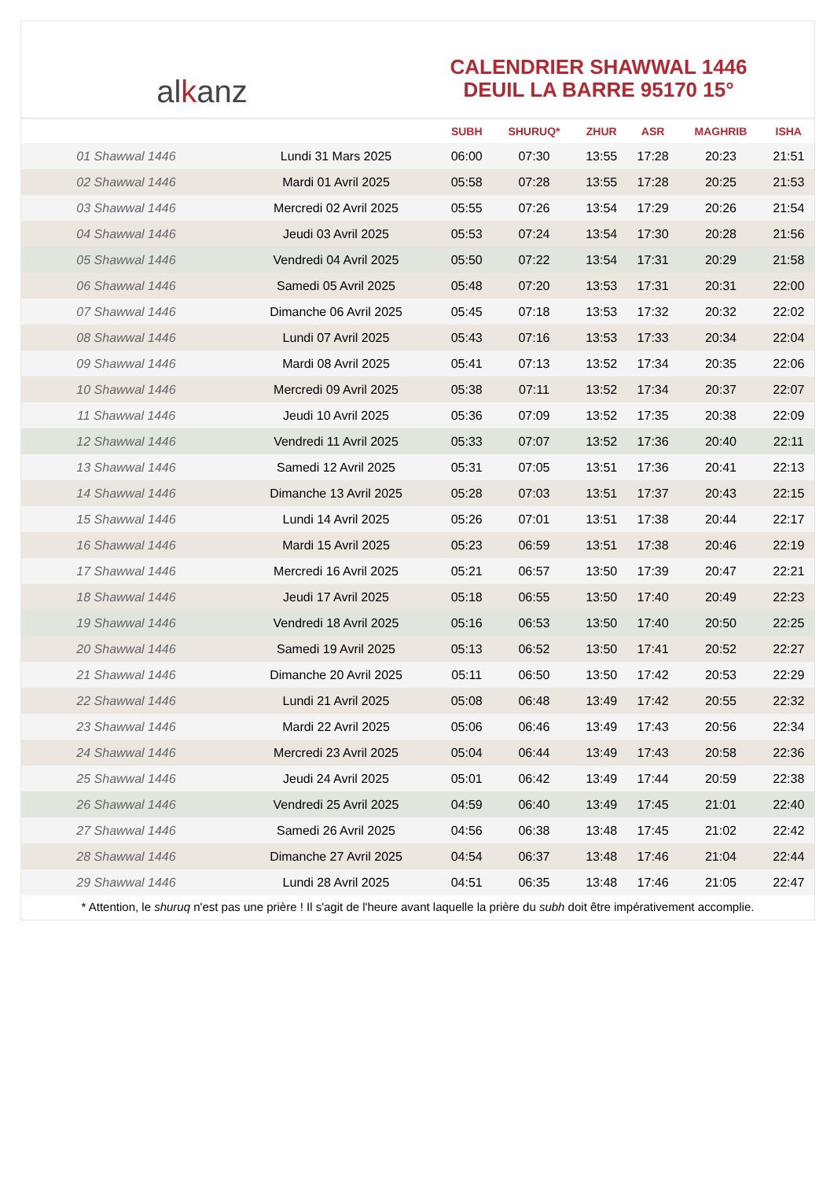al k anz
CALENDRIER SHAWWAL 1446
DEUIL LA BARRE 95170 15°
| | | SUBH | SHURUQ* | ZHUR | ASR | MAGHRIB | ISHA |
| --- | --- | --- | --- | --- | --- | --- | --- |
| 01 Shawwal 1446 | Lundi 31 Mars 2025 | 06:00 | 07:30 | 13:55 | 17:28 | 20:23 | 21:51 |
| 02 Shawwal 1446 | Mardi 01 Avril 2025 | 05:58 | 07:28 | 13:55 | 17:28 | 20:25 | 21:53 |
| 03 Shawwal 1446 | Mercredi 02 Avril 2025 | 05:55 | 07:26 | 13:54 | 17:29 | 20:26 | 21:54 |
| 04 Shawwal 1446 | Jeudi 03 Avril 2025 | 05:53 | 07:24 | 13:54 | 17:30 | 20:28 | 21:56 |
| 05 Shawwal 1446 | Vendredi 04 Avril 2025 | 05:50 | 07:22 | 13:54 | 17:31 | 20:29 | 21:58 |
| 06 Shawwal 1446 | Samedi 05 Avril 2025 | 05:48 | 07:20 | 13:53 | 17:31 | 20:31 | 22:00 |
| 07 Shawwal 1446 | Dimanche 06 Avril 2025 | 05:45 | 07:18 | 13:53 | 17:32 | 20:32 | 22:02 |
| 08 Shawwal 1446 | Lundi 07 Avril 2025 | 05:43 | 07:16 | 13:53 | 17:33 | 20:34 | 22:04 |
| 09 Shawwal 1446 | Mardi 08 Avril 2025 | 05:41 | 07:13 | 13:52 | 17:34 | 20:35 | 22:06 |
| 10 Shawwal 1446 | Mercredi 09 Avril 2025 | 05:38 | 07:11 | 13:52 | 17:34 | 20:37 | 22:07 |
| 11 Shawwal 1446 | Jeudi 10 Avril 2025 | 05:36 | 07:09 | 13:52 | 17:35 | 20:38 | 22:09 |
| 12 Shawwal 1446 | Vendredi 11 Avril 2025 | 05:33 | 07:07 | 13:52 | 17:36 | 20:40 | 22:11 |
| 13 Shawwal 1446 | Samedi 12 Avril 2025 | 05:31 | 07:05 | 13:51 | 17:36 | 20:41 | 22:13 |
| 14 Shawwal 1446 | Dimanche 13 Avril 2025 | 05:28 | 07:03 | 13:51 | 17:37 | 20:43 | 22:15 |
| 15 Shawwal 1446 | Lundi 14 Avril 2025 | 05:26 | 07:01 | 13:51 | 17:38 | 20:44 | 22:17 |
| 16 Shawwal 1446 | Mardi 15 Avril 2025 | 05:23 | 06:59 | 13:51 | 17:38 | 20:46 | 22:19 |
| 17 Shawwal 1446 | Mercredi 16 Avril 2025 | 05:21 | 06:57 | 13:50 | 17:39 | 20:47 | 22:21 |
| 18 Shawwal 1446 | Jeudi 17 Avril 2025 | 05:18 | 06:55 | 13:50 | 17:40 | 20:49 | 22:23 |
| 19 Shawwal 1446 | Vendredi 18 Avril 2025 | 05:16 | 06:53 | 13:50 | 17:40 | 20:50 | 22:25 |
| 20 Shawwal 1446 | Samedi 19 Avril 2025 | 05:13 | 06:52 | 13:50 | 17:41 | 20:52 | 22:27 |
| 21 Shawwal 1446 | Dimanche 20 Avril 2025 | 05:11 | 06:50 | 13:50 | 17:42 | 20:53 | 22:29 |
| 22 Shawwal 1446 | Lundi 21 Avril 2025 | 05:08 | 06:48 | 13:49 | 17:42 | 20:55 | 22:32 |
| 23 Shawwal 1446 | Mardi 22 Avril 2025 | 05:06 | 06:46 | 13:49 | 17:43 | 20:56 | 22:34 |
| 24 Shawwal 1446 | Mercredi 23 Avril 2025 | 05:04 | 06:44 | 13:49 | 17:43 | 20:58 | 22:36 |
| 25 Shawwal 1446 | Jeudi 24 Avril 2025 | 05:01 | 06:42 | 13:49 | 17:44 | 20:59 | 22:38 |
| 26 Shawwal 1446 | Vendredi 25 Avril 2025 | 04:59 | 06:40 | 13:49 | 17:45 | 21:01 | 22:40 |
| 27 Shawwal 1446 | Samedi 26 Avril 2025 | 04:56 | 06:38 | 13:48 | 17:45 | 21:02 | 22:42 |
| 28 Shawwal 1446 | Dimanche 27 Avril 2025 | 04:54 | 06:37 | 13:48 | 17:46 | 21:04 | 22:44 |
| 29 Shawwal 1446 | Lundi 28 Avril 2025 | 04:51 | 06:35 | 13:48 | 17:46 | 21:05 | 22:47 |
* Attention, le shuruq n'est pas une prière ! Il s'agit de l'heure avant laquelle la prière du subh doit être impérativement accomplie.